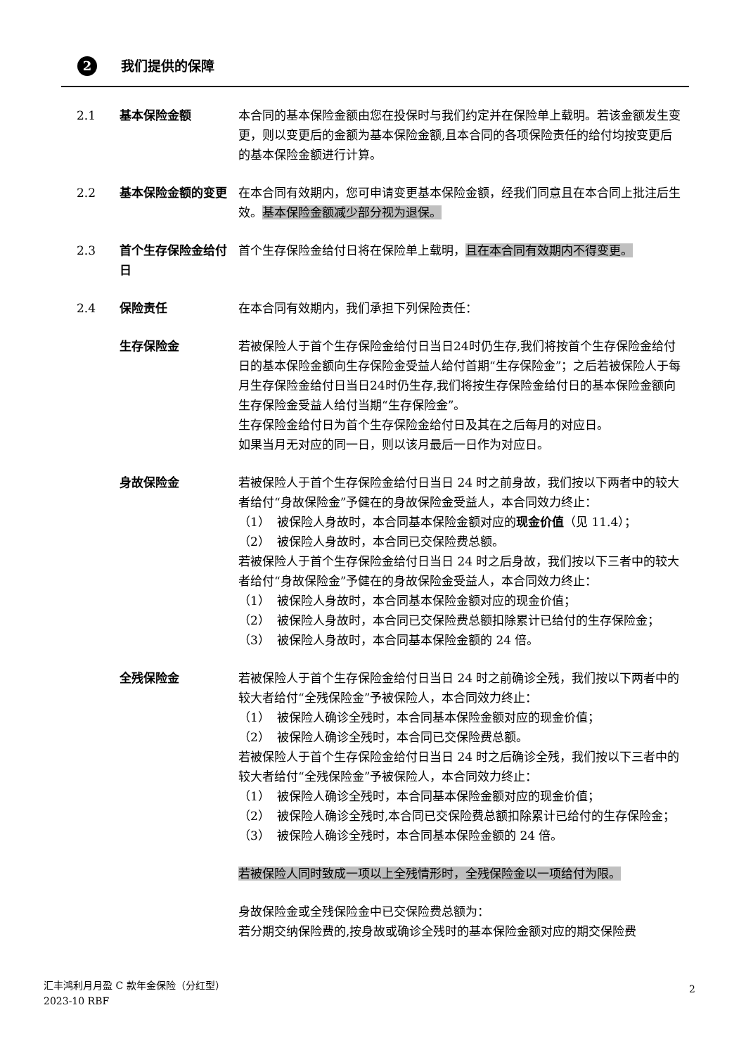2 我们提供的保障
2.1 基本保险金额 本合同的基本保险金额由您在投保时与我们约定并在保险单上载明。若该金额发生变更，则以变更后的金额为基本保险金额,且本合同的各项保险责任的给付均按变更后的基本保险金额进行计算。
2.2 基本保险金额的变更 在本合同有效期内，您可申请变更基本保险金额，经我们同意且在本合同上批注后生效。基本保险金额减少部分视为退保。
2.3 首个生存保险金给付日
首个生存保险金给付日将在保险单上载明，且在本合同有效期内不得变更。
2.4 保险责任 在本合同有效期内，我们承担下列保险责任：
生存保险金 若被保险人于首个生存保险金给付日当日24时仍生存,我们将按首个生存保险金给付日的基本保险金额向生存保险金受益人给付首期“生存保险金”；之后若被保险人于每月生存保险金给付日当日24时仍生存,我们将按生存保险金给付日的基本保险金额向生存保险金受益人给付当期“生存保险金”。
生存保险金给付日为首个生存保险金给付日及其在之后每月的对应日。
如果当月无对应的同一日，则以该月最后一日作为对应日。
身故保险金 若被保险人于首个生存保险金给付日当日 24 时之前身故，我们按以下两者中的较大者给付“身故保险金”予健在的身故保险金受益人，本合同效力终止：
（1） 被保险人身故时，本合同基本保险金额对应的现金价值（见 11.4）；
（2） 被保险人身故时，本合同已交保险费总额。
若被保险人于首个生存保险金给付日当日 24 时之后身故，我们按以下三者中的较大者给付“身故保险金”予健在的身故保险金受益人，本合同效力终止：
（1） 被保险人身故时，本合同基本保险金额对应的现金价值；
（2） 被保险人身故时，本合同已交保险费总额扣除累计已给付的生存保险金；
（3） 被保险人身故时，本合同基本保险金额的 24 倍。
全残保险金 若被保险人于首个生存保险金给付日当日 24 时之前确诊全残，我们按以下两者中的较大者给付“全残保险金”予被保险人，本合同效力终止：
（1） 被保险人确诊全残时，本合同基本保险金额对应的现金价值；
（2） 被保险人确诊全残时，本合同已交保险费总额。
若被保险人于首个生存保险金给付日当日 24 时之后确诊全残，我们按以下三者中的较大者给付“全残保险金”予被保险人，本合同效力终止：
（1） 被保险人确诊全残时，本合同基本保险金额对应的现金价值；
（2） 被保险人确诊全残时,本合同已交保险费总额扣除累计已给付的生存保险金；
（3） 被保险人确诊全残时，本合同基本保险金额的 24 倍。
若被保险人同时致成一项以上全残情形时，全残保险金以一项给付为限。
身故保险金或全残保险金中已交保险费总额为：
若分期交纳保险费的,按身故或确诊全残时的基本保险金额对应的期交保险费
2
汇丰鸿利月月盈 C 款年金保险（分红型）
2023-10 RBF